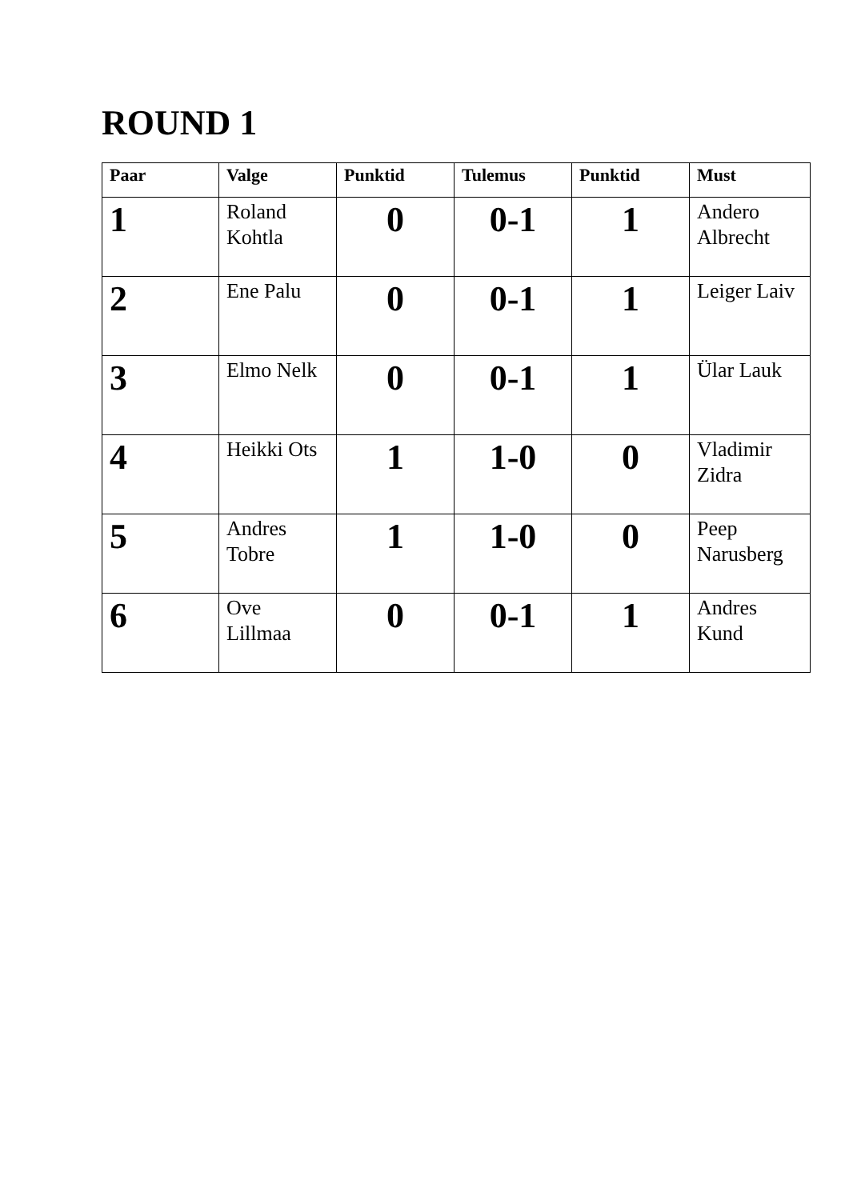ROUND 1
| Paar | Valge | Punktid | Tulemus | Punktid | Must |
| --- | --- | --- | --- | --- | --- |
| 1 | Roland Kohtla | 0 | 0-1 | 1 | Andero Albrecht |
| 2 | Ene Palu | 0 | 0-1 | 1 | Leiger Laiv |
| 3 | Elmo Nelk | 0 | 0-1 | 1 | Ülar Lauk |
| 4 | Heikki Ots | 1 | 1-0 | 0 | Vladimir Zidra |
| 5 | Andres Tobre | 1 | 1-0 | 0 | Peep Narusberg |
| 6 | Ove Lillmaa | 0 | 0-1 | 1 | Andres Kund |